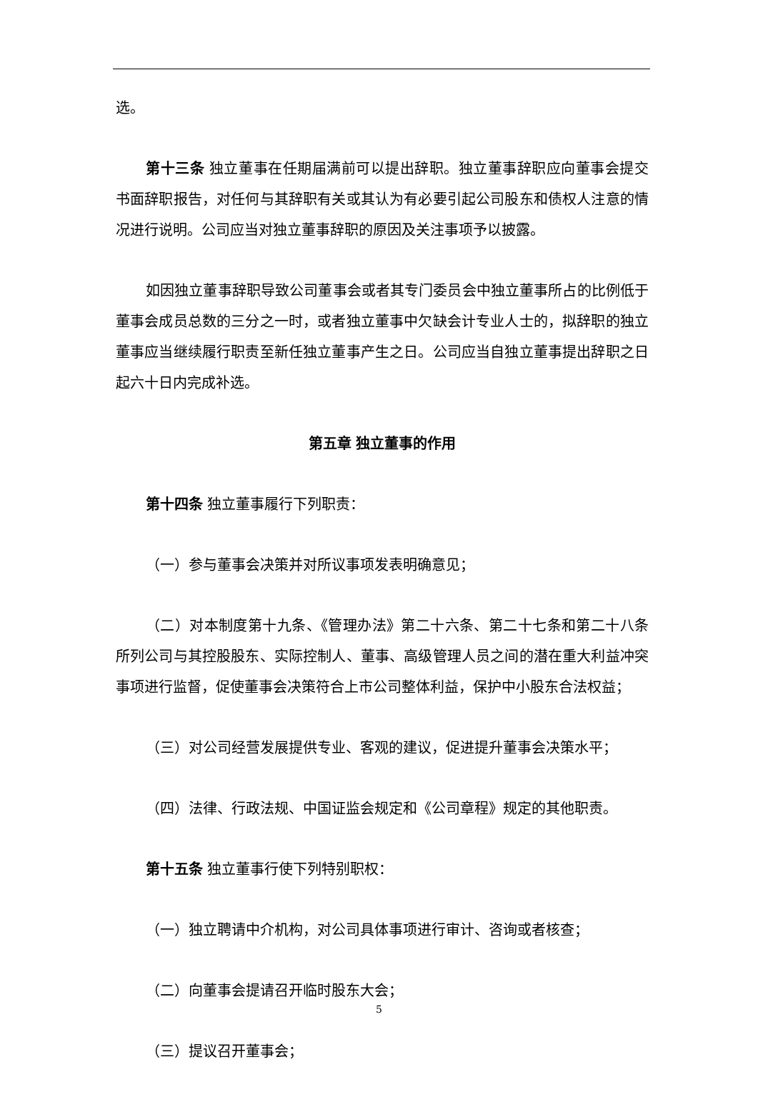选。
第十三条 独立董事在任期届满前可以提出辞职。独立董事辞职应向董事会提交书面辞职报告，对任何与其辞职有关或其认为有必要引起公司股东和债权人注意的情况进行说明。公司应当对独立董事辞职的原因及关注事项予以披露。
如因独立董事辞职导致公司董事会或者其专门委员会中独立董事所占的比例低于董事会成员总数的三分之一时，或者独立董事中欠缺会计专业人士的，拟辞职的独立董事应当继续履行职责至新任独立董事产生之日。公司应当自独立董事提出辞职之日起六十日内完成补选。
第五章 独立董事的作用
第十四条 独立董事履行下列职责：
（一）参与董事会决策并对所议事项发表明确意见；
（二）对本制度第十九条、《管理办法》第二十六条、第二十七条和第二十八条所列公司与其控股股东、实际控制人、董事、高级管理人员之间的潜在重大利益冲突事项进行监督，促使董事会决策符合上市公司整体利益，保护中小股东合法权益；
（三）对公司经营发展提供专业、客观的建议，促进提升董事会决策水平；
（四）法律、行政法规、中国证监会规定和《公司章程》规定的其他职责。
第十五条 独立董事行使下列特别职权：
（一）独立聘请中介机构，对公司具体事项进行审计、咨询或者核查；
（二）向董事会提请召开临时股东大会；
（三）提议召开董事会；
5